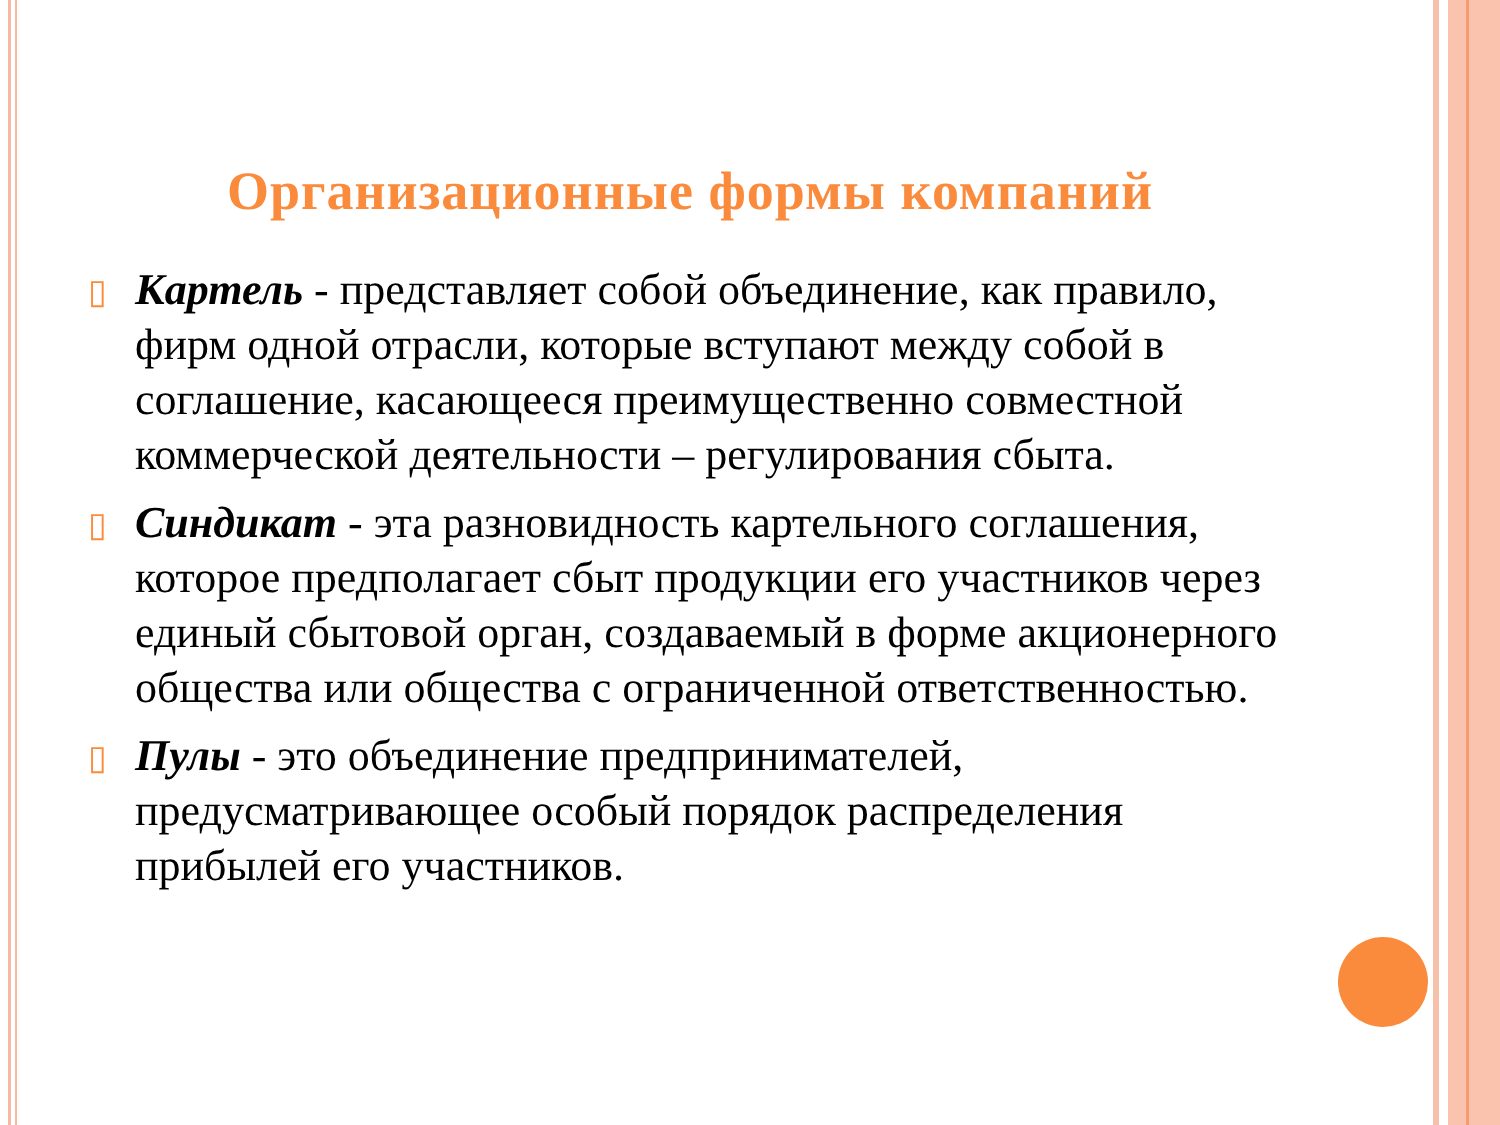Организационные формы компаний
▯ Картель - представляет собой объединение, как правило, фирм одной отрасли, которые вступают между собой в соглашение, касающееся преимущественно совместной коммерческой деятельности – регулирования сбыта.
▯ Синдикат - эта разновидность картельного соглашения, которое предполагает сбыт продукции его участников через единый сбытовой орган, создаваемый в форме акционерного общества или общества с ограниченной ответственностью.
▯ Пулы - это объединение предпринимателей, предусматривающее особый порядок распределения прибылей его участников.